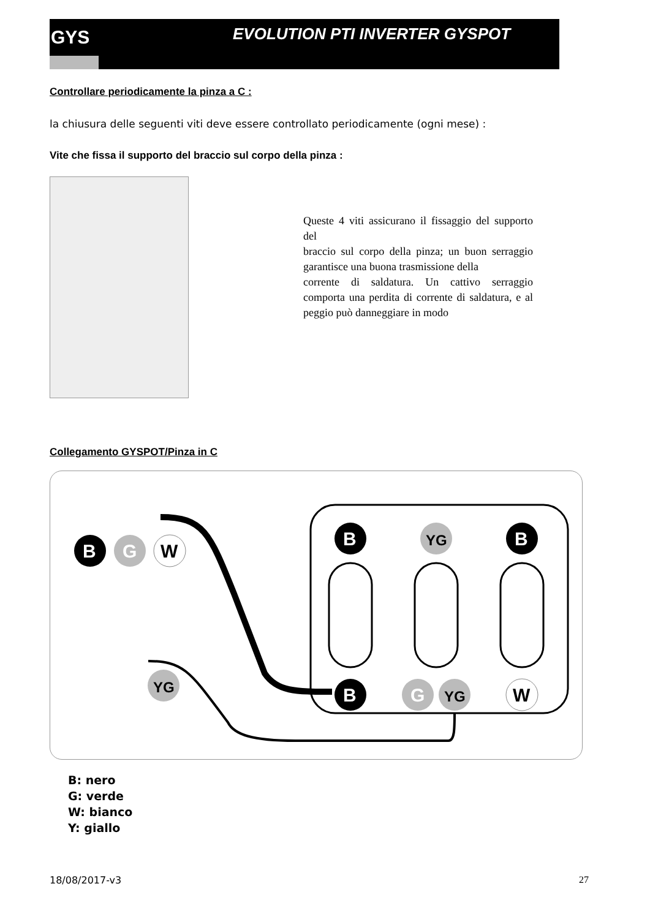GYS EVOLUTION PTI INVERTER GYSPOT
Controllare periodicamente la pinza a C :
la chiusura delle seguenti viti deve essere controllato periodicamente (ogni mese) :
Vite che fissa il supporto del braccio sul corpo della pinza :
Queste 4 viti assicurano il fissaggio del supporto del
braccio sul corpo della pinza; un buon serraggio garantisce una buona trasmissione della
corrente di saldatura. Un cattivo serraggio comporta una perdita di corrente di saldatura, e al peggio può danneggiare in modo
Collegamento GYSPOT/Pinza in C
B
YG
B
B
G
W
B
G
YG
W
YG
B: nero
G: verde
W: bianco
Y: giallo
18/08/2017-v3 27